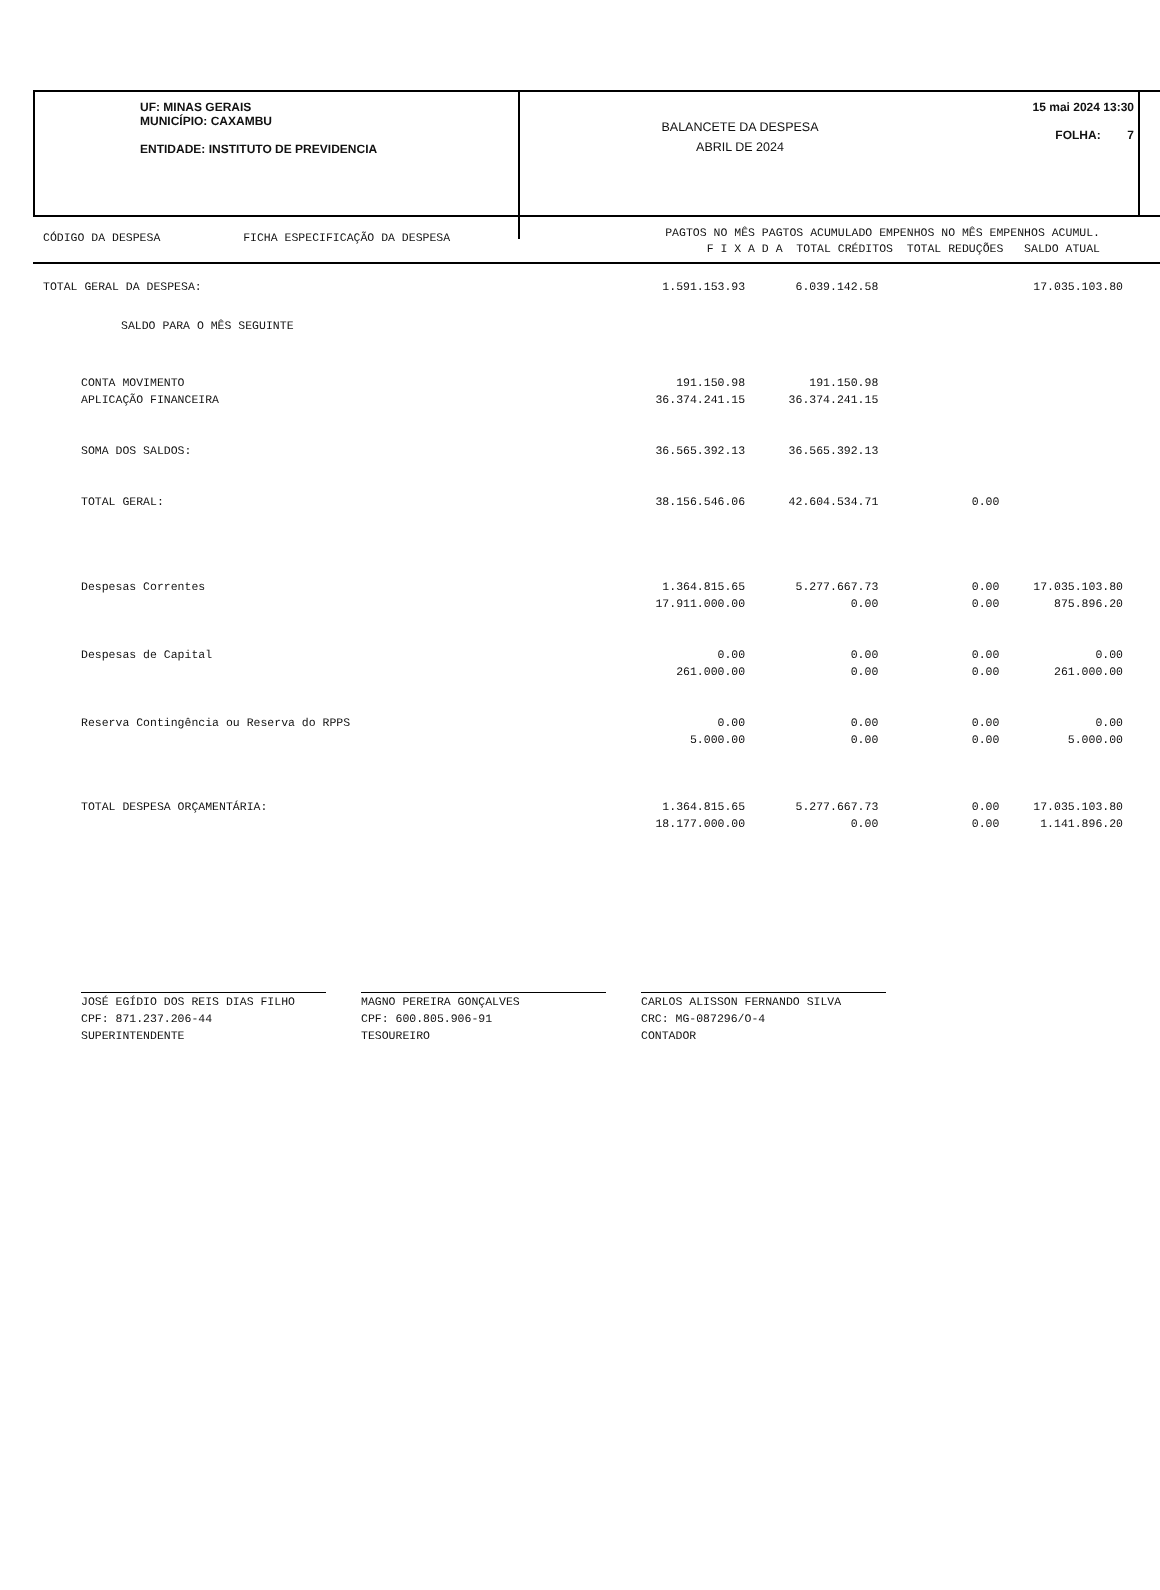UF: MINAS GERAIS
MUNICÍPIO: CAXAMBU
ENTIDADE: INSTITUTO DE PREVIDENCIA
BALANCETE DA DESPESA
ABRIL DE 2024
15 mai 2024 13:30
FOLHA: 7
CÓDIGO DA DESPESA FICHA ESPECIFICAÇÃO DA DESPESA
PAGTOS NO MÊS PAGTOS ACUMULADO EMPENHOS NO MÊS EMPENHOS ACUMUL.
F I X A D A TOTAL CRÉDITOS TOTAL REDUÇÕES SALDO ATUAL
| TOTAL GERAL DA DESPESA: | 1.591.153.93 | 6.039.142.58 | | 17.035.103.80 |
| SALDO PARA O MÊS SEGUINTE | | | | |
| CONTA MOVIMENTO | 191.150.98 | 191.150.98 | | |
| APLICAÇÃO FINANCEIRA | 36.374.241.15 | 36.374.241.15 | | |
| SOMA DOS SALDOS: | 36.565.392.13 | 36.565.392.13 | | |
| TOTAL GERAL: | 38.156.546.06 | 42.604.534.71 | 0.00 | |
| Despesas Correntes | 1.364.815.65 | 5.277.667.73 | 0.00 | 17.035.103.80 |
| | 17.911.000.00 | 0.00 | 0.00 | 875.896.20 |
| Despesas de Capital | 0.00 | 0.00 | 0.00 | 0.00 |
| | 261.000.00 | 0.00 | 0.00 | 261.000.00 |
| Reserva Contingência ou Reserva do RPPS | 0.00 | 0.00 | 0.00 | 0.00 |
| | 5.000.00 | 0.00 | 0.00 | 5.000.00 |
| TOTAL DESPESA ORÇAMENTÁRIA: | 1.364.815.65 | 5.277.667.73 | 0.00 | 17.035.103.80 |
| | 18.177.000.00 | 0.00 | 0.00 | 1.141.896.20 |
JOSÉ EGÍDIO DOS REIS DIAS FILHO
CPF: 871.237.206-44
SUPERINTENDENTE
MAGNO PEREIRA GONÇALVES
CPF: 600.805.906-91
TESOUREIRO
CARLOS ALISSON FERNANDO SILVA
CRC: MG-087296/O-4
CONTADOR